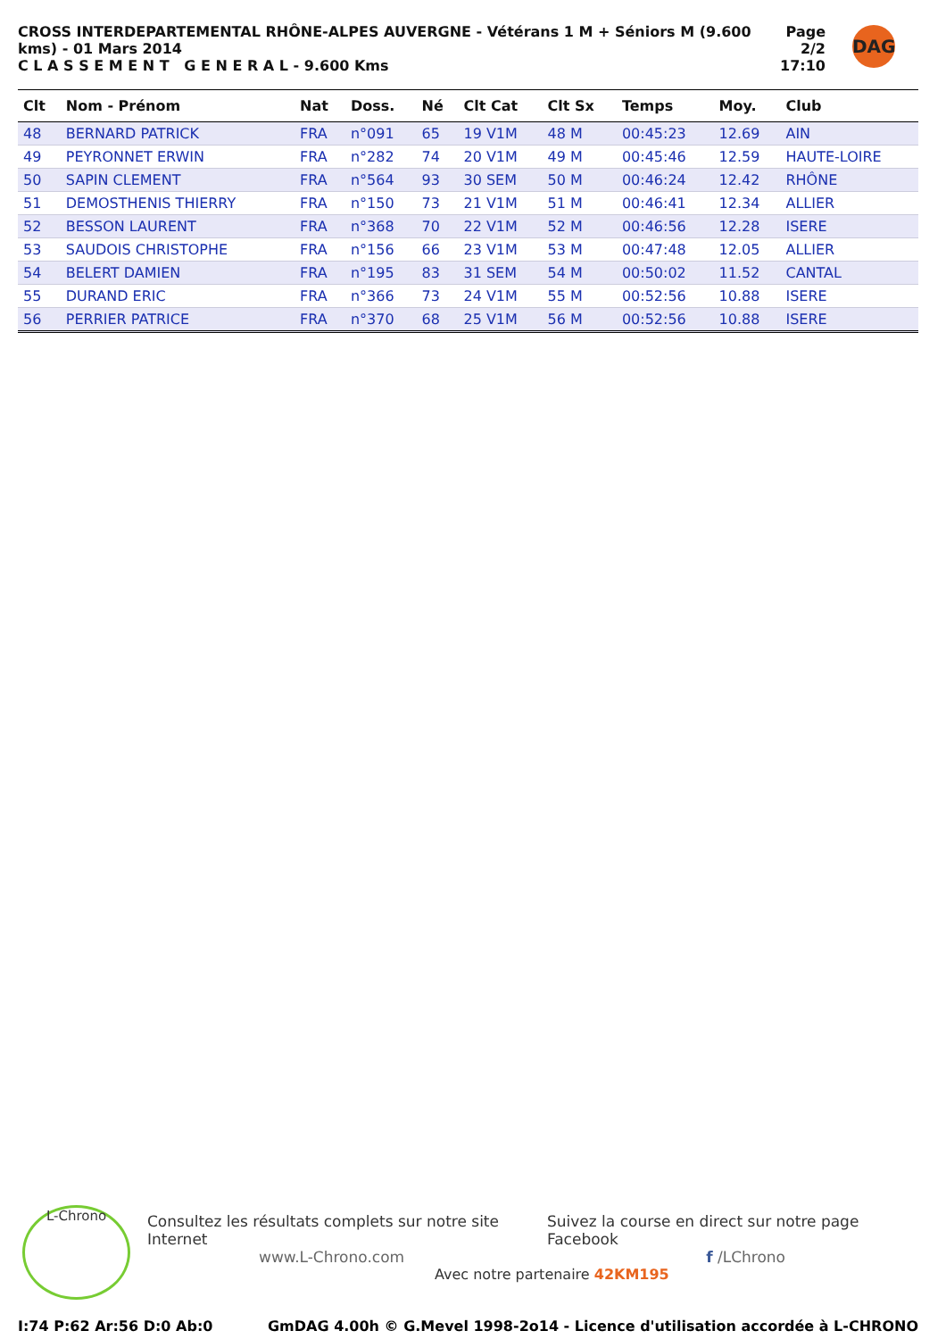CROSS INTERDEPARTEMENTAL RHÔNE-ALPES AUVERGNE - Vétérans 1 M + Séniors M (9.600 kms) - 01 Mars 2014
C L A S S E M E N T G E N E R A L - 9.600 Kms
Page 2/2
17:10
DAG
| Clt | Nom - Prénom | Nat | Doss. | Né | Clt Cat | Clt Sx | Temps | Moy. | Club |
| --- | --- | --- | --- | --- | --- | --- | --- | --- | --- |
| 48 | BERNARD PATRICK | FRA | n°091 | 65 | 19 V1M | 48 M | 00:45:23 | 12.69 | AIN |
| 49 | PEYRONNET ERWIN | FRA | n°282 | 74 | 20 V1M | 49 M | 00:45:46 | 12.59 | HAUTE-LOIRE |
| 50 | SAPIN CLEMENT | FRA | n°564 | 93 | 30 SEM | 50 M | 00:46:24 | 12.42 | RHÔNE |
| 51 | DEMOSTHENIS THIERRY | FRA | n°150 | 73 | 21 V1M | 51 M | 00:46:41 | 12.34 | ALLIER |
| 52 | BESSON LAURENT | FRA | n°368 | 70 | 22 V1M | 52 M | 00:46:56 | 12.28 | ISERE |
| 53 | SAUDOIS CHRISTOPHE | FRA | n°156 | 66 | 23 V1M | 53 M | 00:47:48 | 12.05 | ALLIER |
| 54 | BELERT DAMIEN | FRA | n°195 | 83 | 31 SEM | 54 M | 00:50:02 | 11.52 | CANTAL |
| 55 | DURAND ERIC | FRA | n°366 | 73 | 24 V1M | 55 M | 00:52:56 | 10.88 | ISERE |
| 56 | PERRIER PATRICE | FRA | n°370 | 68 | 25 V1M | 56 M | 00:52:56 | 10.88 | ISERE |
L-Chrono
Consultez les résultats complets sur notre site Internet Suivez la course en direct sur notre page Facebook
www.L-Chrono.com f /LChrono
Avec notre partenaire 42KM195
I:74 P:62 Ar:56 D:0 Ab:0 GmDAG 4.00h © G.Mevel 1998-2o14 - Licence d'utilisation accordée à L-CHRONO